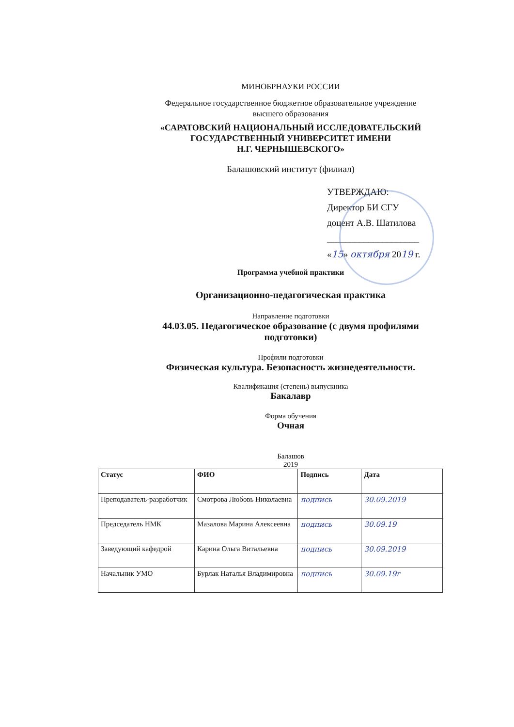МИНОБРНАУКИ РОССИИ
Федеральное государственное бюджетное образовательное учреждение
высшего образования
«САРАТОВСКИЙ НАЦИОНАЛЬНЫЙ ИССЛЕДОВАТЕЛЬСКИЙ
ГОСУДАРСТВЕННЫЙ УНИВЕРСИТЕТ ИМЕНИ
Н.Г. ЧЕРНЫШЕВСКОГО»
Балашовский институт (филиал)
УТВЕРЖДАЮ:
Директор БИ СГУ
доцент А.В. Шатилова
____________________
«15» октября 2019 г.
Программа учебной практики
Организационно-педагогическая практика
Направление подготовки
44.03.05. Педагогическое образование (с двумя профилями подготовки)
Профили подготовки
Физическая культура. Безопасность жизнедеятельности.
Квалификация (степень) выпускника
Бакалавр
Форма обучения
Очная
Балашов
2019
| Статус | ФИО | Подпись | Дата |
| --- | --- | --- | --- |
| Преподаватель-разработчик | Смотрова Любовь Николаевна | подпись | 30.09.2019 |
| Председатель НМК | Мазалова Марина Алексеевна | подпись | 30.09.19 |
| Заведующий кафедрой | Карина Ольга Витальевна | подпись | 30.09.2019 |
| Начальник УМО | Бурлак Наталья Владимировна | подпись | 30.09.19г |